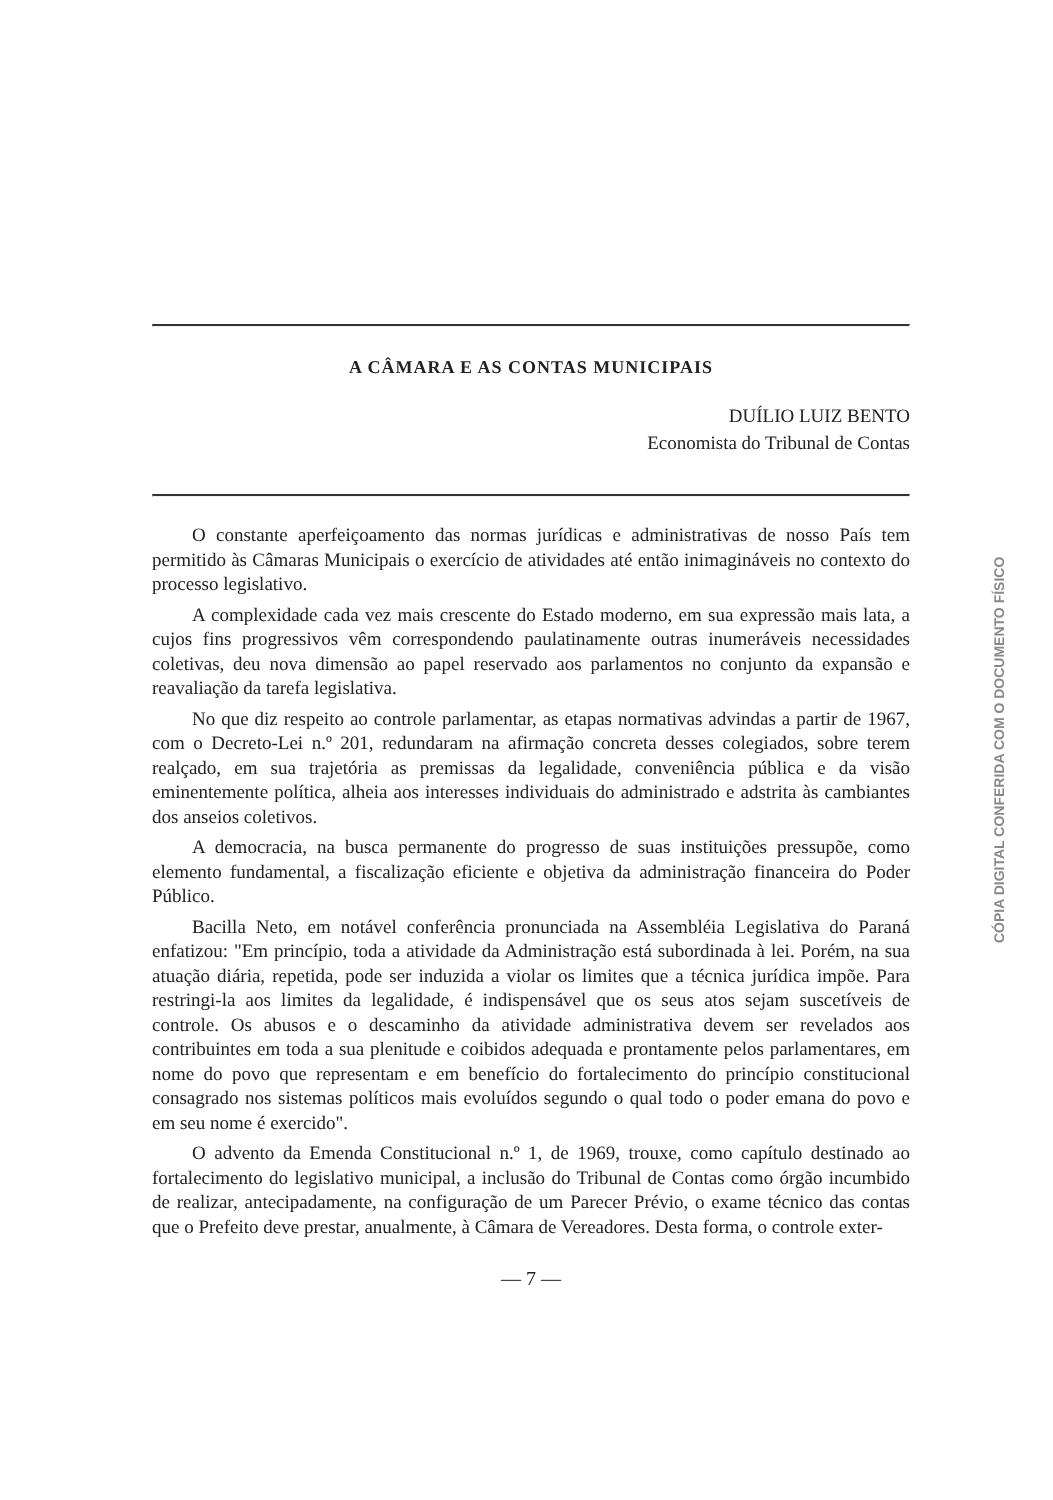A CÂMARA E AS CONTAS MUNICIPAIS
DUÍLIO LUIZ BENTO
Economista do Tribunal de Contas
O constante aperfeiçoamento das normas jurídicas e administrativas de nosso País tem permitido às Câmaras Municipais o exercício de atividades até então inimagináveis no contexto do processo legislativo.
A complexidade cada vez mais crescente do Estado moderno, em sua expressão mais lata, a cujos fins progressivos vêm correspondendo paulatinamente outras inumeráveis necessidades coletivas, deu nova dimensão ao papel reservado aos parlamentos no conjunto da expansão e reavaliação da tarefa legislativa.
No que diz respeito ao controle parlamentar, as etapas normativas advindas a partir de 1967, com o Decreto-Lei n.º 201, redundaram na afirmação concreta desses colegiados, sobre terem realçado, em sua trajetória as premissas da legalidade, conveniência pública e da visão eminentemente política, alheia aos interesses individuais do administrado e adstrita às cambiantes dos anseios coletivos.
A democracia, na busca permanente do progresso de suas instituições pressupõe, como elemento fundamental, a fiscalização eficiente e objetiva da administração financeira do Poder Público.
Bacilla Neto, em notável conferência pronunciada na Assembléia Legislativa do Paraná enfatizou: "Em princípio, toda a atividade da Administração está subordinada à lei. Porém, na sua atuação diária, repetida, pode ser induzida a violar os limites que a técnica jurídica impõe. Para restringi-la aos limites da legalidade, é indispensável que os seus atos sejam suscetíveis de controle. Os abusos e o descaminho da atividade administrativa devem ser revelados aos contribuintes em toda a sua plenitude e coibidos adequada e prontamente pelos parlamentares, em nome do povo que representam e em benefício do fortalecimento do princípio constitucional consagrado nos sistemas políticos mais evoluídos segundo o qual todo o poder emana do povo e em seu nome é exercido".
O advento da Emenda Constitucional n.º 1, de 1969, trouxe, como capítulo destinado ao fortalecimento do legislativo municipal, a inclusão do Tribunal de Contas como órgão incumbido de realizar, antecipadamente, na configuração de um Parecer Prévio, o exame técnico das contas que o Prefeito deve prestar, anualmente, à Câmara de Vereadores. Desta forma, o controle exter-
— 7 —
CÓPIA DIGITAL CONFERIDA COM O DOCUMENTO FÍSICO